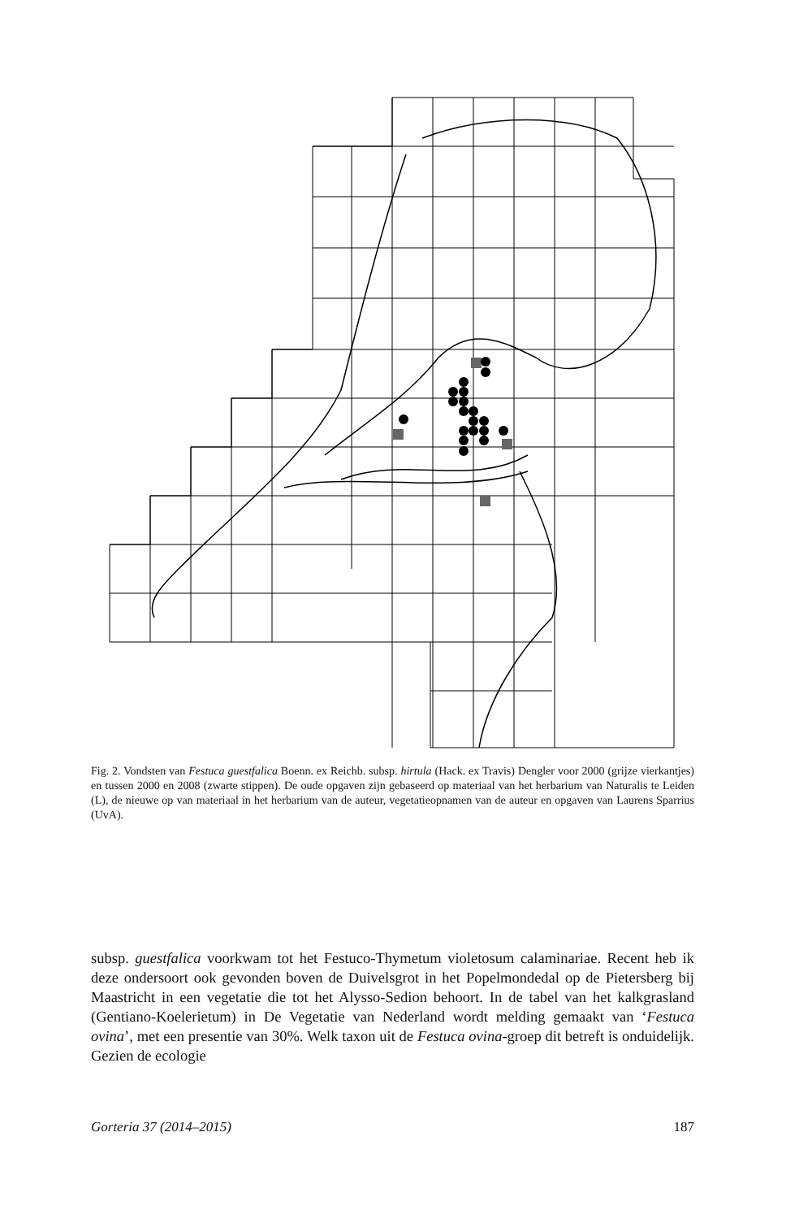Fig. 2. Vondsten van Festuca guestfalica Boenn. ex Reichb. subsp. hirtula (Hack. ex Travis) Dengler voor 2000 (grijze vierkantjes) en tussen 2000 en 2008 (zwarte stippen). De oude opgaven zijn gebaseerd op materiaal van het herbarium van Naturalis te Leiden (L), de nieuwe op van materiaal in het herbarium van de auteur, vegetatieopnamen van de auteur en opgaven van Laurens Sparrius (UvA).
subsp. guestfalica voorkwam tot het Festuco-Thymetum violetosum calaminariae. Recent heb ik deze ondersoort ook gevonden boven de Duivelsgrot in het Popelmondedal op de Pietersberg bij Maastricht in een vegetatie die tot het Alysso-Sedion behoort. In de tabel van het kalkgrasland (Gentiano-Koelerietum) in De Vegetatie van Nederland wordt melding gemaakt van ‘Festuca ovina’, met een presentie van 30%. Welk taxon uit de Festuca ovina-groep dit betreft is onduidelijk. Gezien de ecologie
Gorteria 37 (2014–2015) 187